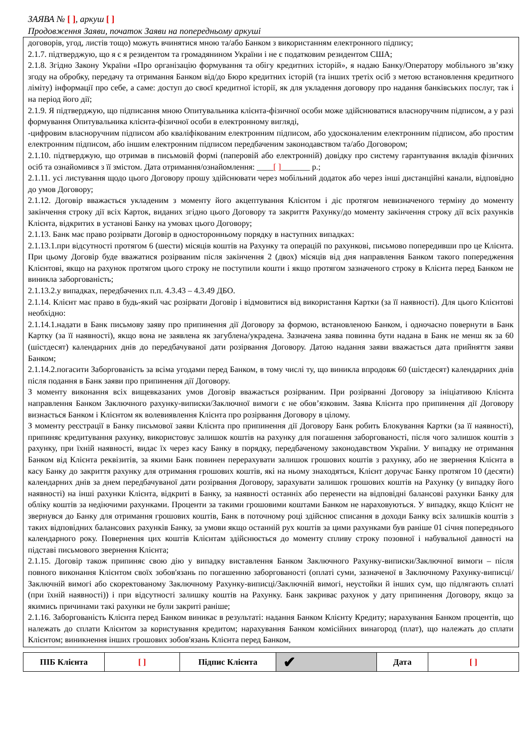ЗАЯВА № [ ], аркуш [ ]
Продовження Заяви, початок Заяви на попередньому аркуші
договорів, угод, листів тощо) можуть вчинятися мною та/або Банком з використанням електронного підпису;
2.1.7. підтверджую, що я є я резидентом та громадянином України і не є податковим резидентом США;
2.1.8. Згідно Закону України «Про організацію формування та обігу кредитних історій», я надаю Банку/Оператору мобільного зв’язку згоду на обробку, передачу та отримання Банком від/до Бюро кредитних історій (та інших третіх осіб з метою встановлення кредитного ліміту) інформації про себе, а саме: доступ до своєї кредитної історії, як для укладення договору про надання банківських послуг, так і на період його дії;
2.1.9. Я підтверджую, що підписання мною Опитувальника клієнта-фізичної особи може здійснюватися власноручним підписом, а у разі формування Опитувальника клієнта-фізичної особи в електронному вигляді,
-цифровим власноручним підписом або кваліфікованим електронним підписом, або удосконаленим електронним підписом, або простим електронним підписом, або іншим електронним підписом передбаченим законодавством та/або Договором;
2.1.10. підтверджую, що отримав в письмовій формі (паперовій або електронній) довідку про систему гарантування вкладів фізичних осіб та ознайомився з її змістом. Дата отримання/ознайомлення: ____[ ]_______ р.;
2.1.11. усі листування щодо цього Договору прошу здійснювати через мобільний додаток або через інші дистанційні канали, відповідно до умов Договору;
2.1.12. Договір вважається укладеним з моменту його акцептування Клієнтом і діє протягом невизначеного терміну до моменту закінчення строку дії всіх Карток, виданих згідно цього Договору та закриття Рахунку/до моменту закінчення строку дії всіх рахунків Клієнта, відкритих в установі Банку на умовах цього Договору;
2.1.13. Банк має право розірвати Договір в односторонньому порядку в наступних випадках:
2.1.13.1.при відсутності протягом 6 (шести) місяців коштів на Рахунку та операцій по рахункові, письмово попередивши про це Клієнта. При цьому Договір буде вважатися розірваним після закінчення 2 (двох) місяців від дня направлення Банком такого попередження Клієнтові, якщо на рахунок протягом цього строку не поступили кошти і якщо протягом зазначеного строку в Клієнта перед Банком не виникла заборгованість;
2.1.13.2.у випадках, передбачених п.п. 4.3.43 – 4.3.49 ДБО.
2.1.14. Клієнт має право в будь-який час розірвати Договір і відмовитися від використання Картки (за її наявності). Для цього Клієнтові необхідно:
2.1.14.1.надати в Банк письмову заяву про припинення дії Договору за формою, встановленою Банком, і одночасно повернути в Банк Картку (за її наявності), якщо вона не заявлена як загублена/украдена. Зазначена заява повинна бути надана в Банк не менш як за 60 (шістдесят) календарних днів до передбачуваної дати розірвання Договору. Датою надання заяви вважається дата прийняття заяви Банком;
2.1.14.2.погасити Заборгованість за всіма угодами перед Банком, в тому числі ту, що виникла впродовж 60 (шістдесят) календарних днів після подання в Банк заяви про припинення дії Договору.
З моменту виконання всіх вищевказаних умов Договір вважається розірваним. При розірванні Договору за ініціативою Клієнта направлення Банком Заключного рахунку-виписки/Заключної вимоги є не обов’язковим. Заява Клієнта про припинення дії Договору визнається Банком і Клієнтом як волевиявлення Клієнта про розірвання Договору в цілому.
З моменту реєстрації в Банку письмової заяви Клієнта про припинення дії Договору Банк робить Блокування Картки (за її наявності), припиняє кредитування рахунку, використовує залишок коштів на рахунку для погашення заборгованості, після чого залишок коштів з рахунку, при їхній наявності, видає їх через касу Банку в порядку, передбаченому законодавством України. У випадку не отримання Банком від Клієнта реквізитів, за якими Банк повинен перерахувати залишок грошових коштів з рахунку, або не звернення Клієнта в касу Банку до закриття рахунку для отримання грошових коштів, які на ньому знаходяться, Клієнт доручає Банку протягом 10 (десяти) календарних днів за днем передбачуваної дати розірвання Договору, зарахувати залишок грошових коштів на Рахунку (у випадку його наявності) на інші рахунки Клієнта, відкриті в Банку, за наявності останніх або перенести на відповідні балансові рахунки Банку для обліку коштів за недіючими рахунками. Проценти за такими грошовими коштами Банком не нараховуються. У випадку, якщо Клієнт не звернувся до Банку для отримання грошових коштів, Банк в поточному році здійснює списання в доходи Банку всіх залишків коштів з таких відповідних балансових рахунків Банку, за умови якщо останній рух коштів за цими рахунками був раніше 01 січня попереднього календарного року. Повернення цих коштів Клієнтам здійснюється до моменту спливу строку позовної і набувальної давності на підставі письмового звернення Клієнта;
2.1.15. Договір також припиняє свою дію у випадку виставлення Банком Заключного Рахунку-виписки/Заключної вимоги – після повного виконання Клієнтом своїх зобов'язань по погашенню заборгованості (оплаті суми, зазначеної в Заключному Рахунку-виписці/Заключній вимогі або скоректованому Заключному Рахунку-виписці/Заключній вимогі, неустойки й інших сум, що підлягають сплаті (при їхній наявності)) і при відсутності залишку коштів на Рахунку. Банк закриває рахунок у дату припинення Договору, якщо за якимись причинами такі рахунки не були закриті раніше;
2.1.16. Заборгованість Клієнта перед Банком виникає в результаті: надання Банком Клієнту Кредиту; нарахування Банком процентів, що належать до сплати Клієнтом за користування кредитом; нарахування Банком комісійних винагород (плат), що належать до сплати Клієнтом; виникнення інших грошових зобов'язань Клієнта перед Банком,
| ПІБ Клієнта | [ ] | Підпис Клієнта | ✔ | Дата | [ ] |